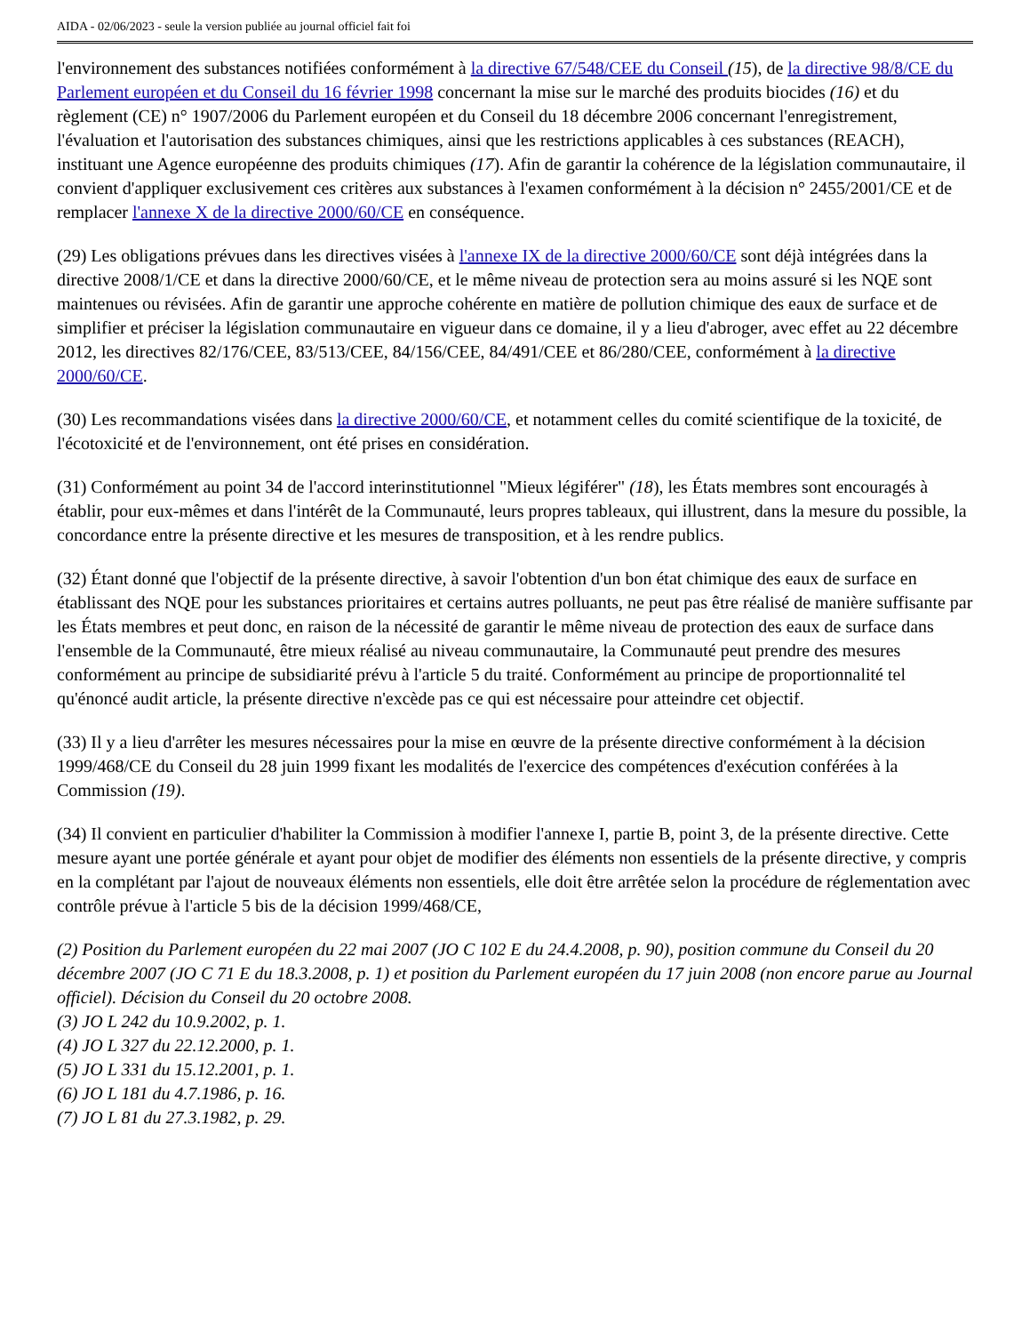AIDA - 02/06/2023 - seule la version publiée au journal officiel fait foi
l'environnement des substances notifiées conformément à la directive 67/548/CEE du Conseil (15), de la directive 98/8/CE du Parlement européen et du Conseil du 16 février 1998 concernant la mise sur le marché des produits biocides (16) et du règlement (CE) n° 1907/2006 du Parlement européen et du Conseil du 18 décembre 2006 concernant l'enregistrement, l'évaluation et l'autorisation des substances chimiques, ainsi que les restrictions applicables à ces substances (REACH), instituant une Agence européenne des produits chimiques (17). Afin de garantir la cohérence de la législation communautaire, il convient d'appliquer exclusivement ces critères aux substances à l'examen conformément à la décision n° 2455/2001/CE et de remplacer l'annexe X de la directive 2000/60/CE en conséquence.
(29) Les obligations prévues dans les directives visées à l'annexe IX de la directive 2000/60/CE sont déjà intégrées dans la directive 2008/1/CE et dans la directive 2000/60/CE, et le même niveau de protection sera au moins assuré si les NQE sont maintenues ou révisées. Afin de garantir une approche cohérente en matière de pollution chimique des eaux de surface et de simplifier et préciser la législation communautaire en vigueur dans ce domaine, il y a lieu d'abroger, avec effet au 22 décembre 2012, les directives 82/176/CEE, 83/513/CEE, 84/156/CEE, 84/491/CEE et 86/280/CEE, conformément à la directive 2000/60/CE.
(30) Les recommandations visées dans la directive 2000/60/CE, et notamment celles du comité scientifique de la toxicité, de l'écotoxicité et de l'environnement, ont été prises en considération.
(31) Conformément au point 34 de l'accord interinstitutionnel "Mieux légiférer" (18), les États membres sont encouragés à établir, pour eux-mêmes et dans l'intérêt de la Communauté, leurs propres tableaux, qui illustrent, dans la mesure du possible, la concordance entre la présente directive et les mesures de transposition, et à les rendre publics.
(32) Étant donné que l'objectif de la présente directive, à savoir l'obtention d'un bon état chimique des eaux de surface en établissant des NQE pour les substances prioritaires et certains autres polluants, ne peut pas être réalisé de manière suffisante par les États membres et peut donc, en raison de la nécessité de garantir le même niveau de protection des eaux de surface dans l'ensemble de la Communauté, être mieux réalisé au niveau communautaire, la Communauté peut prendre des mesures conformément au principe de subsidiarité prévu à l'article 5 du traité. Conformément au principe de proportionnalité tel qu'énoncé audit article, la présente directive n'excède pas ce qui est nécessaire pour atteindre cet objectif.
(33) Il y a lieu d'arrêter les mesures nécessaires pour la mise en œuvre de la présente directive conformément à la décision 1999/468/CE du Conseil du 28 juin 1999 fixant les modalités de l'exercice des compétences d'exécution conférées à la Commission (19).
(34) Il convient en particulier d'habiliter la Commission à modifier l'annexe I, partie B, point 3, de la présente directive. Cette mesure ayant une portée générale et ayant pour objet de modifier des éléments non essentiels de la présente directive, y compris en la complétant par l'ajout de nouveaux éléments non essentiels, elle doit être arrêtée selon la procédure de réglementation avec contrôle prévue à l'article 5 bis de la décision 1999/468/CE,
(2) Position du Parlement européen du 22 mai 2007 (JO C 102 E du 24.4.2008, p. 90), position commune du Conseil du 20 décembre 2007 (JO C 71 E du 18.3.2008, p. 1) et position du Parlement européen du 17 juin 2008 (non encore parue au Journal officiel). Décision du Conseil du 20 octobre 2008.
(3) JO L 242 du 10.9.2002, p. 1.
(4) JO L 327 du 22.12.2000, p. 1.
(5) JO L 331 du 15.12.2001, p. 1.
(6) JO L 181 du 4.7.1986, p. 16.
(7) JO L 81 du 27.3.1982, p. 29.